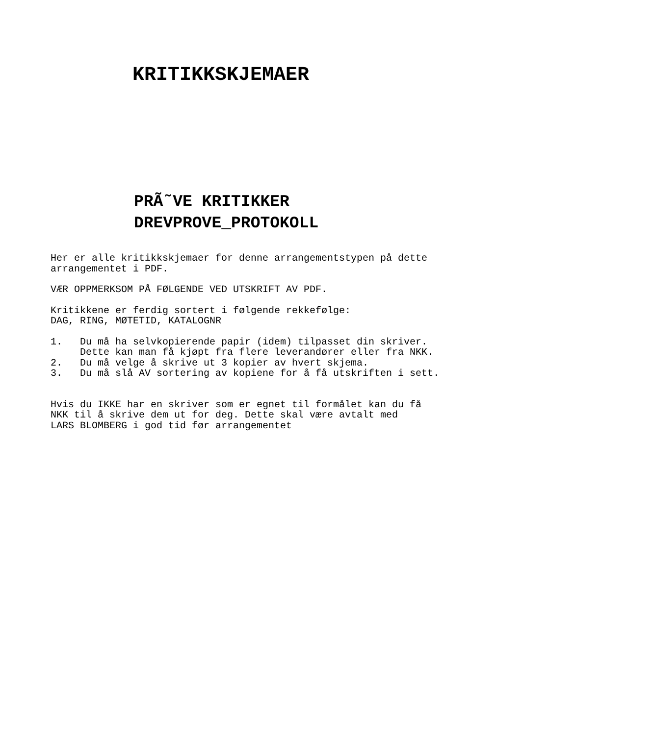KRITIKKSKJEMAER
PRÃ˜VE KRITIKKER
DREVPROVE_PROTOKOLL
Her er alle kritikkskjemaer for denne arrangementstypen på dette arrangementet i PDF.
VÆR OPPMERKSOM PÅ FØLGENDE VED UTSKRIFT AV PDF.
Kritikkene er ferdig sortert i følgende rekkefølge: DAG, RING, MØTETID, KATALOGNR
1. Du må ha selvkopierende papir (idem) tilpasset din skriver. Dette kan man få kjøpt fra flere leverandører eller fra NKK. 2. Du må velge å skrive ut 3 kopier av hvert skjema. 3. Du må slå AV sortering av kopiene for å få utskriften i sett.
Hvis du IKKE har en skriver som er egnet til formålet kan du få NKK til å skrive dem ut for deg. Dette skal være avtalt med LARS BLOMBERG i god tid før arrangementet